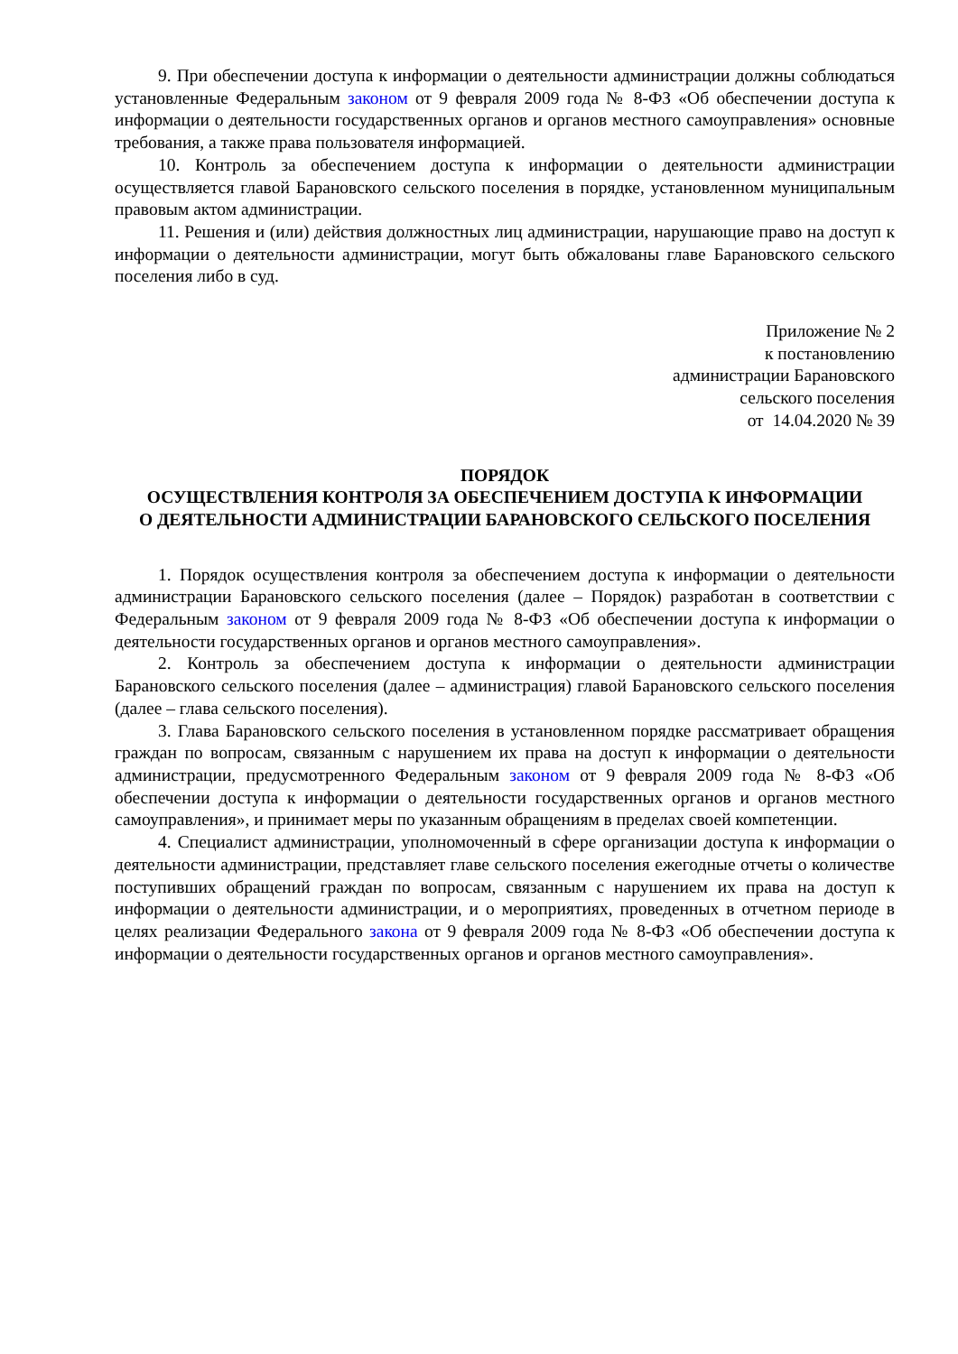9. При обеспечении доступа к информации о деятельности администрации должны соблюдаться установленные Федеральным законом от 9 февраля 2009 года № 8-ФЗ «Об обеспечении доступа к информации о деятельности государственных органов и органов местного самоуправления» основные требования, а также права пользователя информацией.
10. Контроль за обеспечением доступа к информации о деятельности администрации осуществляется главой Барановского сельского поселения в порядке, установленном муниципальным правовым актом администрации.
11. Решения и (или) действия должностных лиц администрации, нарушающие право на доступ к информации о деятельности администрации, могут быть обжалованы главе Барановского сельского поселения либо в суд.
Приложение № 2
к постановлению
администрации Барановского
сельского поселения
от 14.04.2020 № 39
ПОРЯДОК
ОСУЩЕСТВЛЕНИЯ КОНТРОЛЯ ЗА ОБЕСПЕЧЕНИЕМ ДОСТУПА К ИНФОРМАЦИИ
О ДЕЯТЕЛЬНОСТИ АДМИНИСТРАЦИИ БАРАНОВСКОГО СЕЛЬСКОГО ПОСЕЛЕНИЯ
1. Порядок осуществления контроля за обеспечением доступа к информации о деятельности администрации Барановского сельского поселения (далее – Порядок) разработан в соответствии с Федеральным законом от 9 февраля 2009 года № 8-ФЗ «Об обеспечении доступа к информации о деятельности государственных органов и органов местного самоуправления».
2. Контроль за обеспечением доступа к информации о деятельности администрации Барановского сельского поселения (далее – администрация) главой Барановского сельского поселения (далее – глава сельского поселения).
3. Глава Барановского сельского поселения в установленном порядке рассматривает обращения граждан по вопросам, связанным с нарушением их права на доступ к информации о деятельности администрации, предусмотренного Федеральным законом от 9 февраля 2009 года № 8-ФЗ «Об обеспечении доступа к информации о деятельности государственных органов и органов местного самоуправления», и принимает меры по указанным обращениям в пределах своей компетенции.
4. Специалист администрации, уполномоченный в сфере организации доступа к информации о деятельности администрации, представляет главе сельского поселения ежегодные отчеты о количестве поступивших обращений граждан по вопросам, связанным с нарушением их права на доступ к информации о деятельности администрации, и о мероприятиях, проведенных в отчетном периоде в целях реализации Федерального закона от 9 февраля 2009 года № 8-ФЗ «Об обеспечении доступа к информации о деятельности государственных органов и органов местного самоуправления».